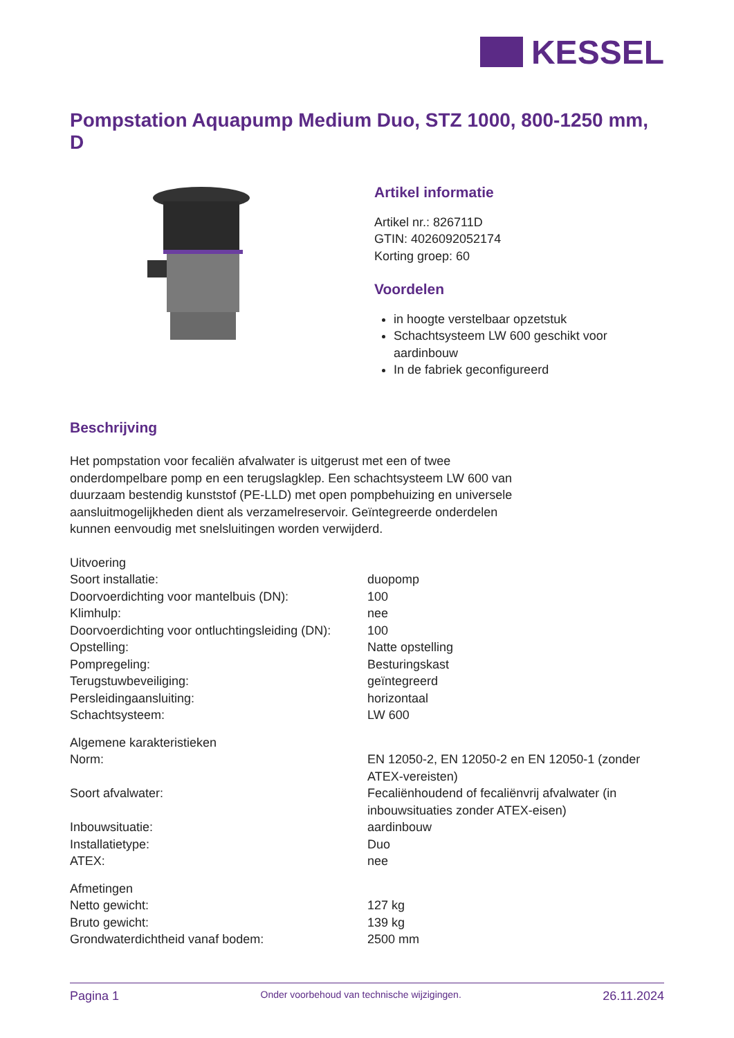KESSEL
Pompstation Aquapump Medium Duo, STZ 1000, 800-1250 mm, D
Artikel informatie
Artikel nr.: 826711D
GTIN: 4026092052174
Korting groep: 60
Voordelen
in hoogte verstelbaar opzetstuk
Schachtsysteem LW 600 geschikt voor aardinbouw
In de fabriek geconfigureerd
Beschrijving
Het pompstation voor fecaliën afvalwater is uitgerust met een of twee onderdompelbare pomp en een terugslagklep. Een schachtsysteem LW 600 van duurzaam bestendig kunststof (PE-LLD) met open pompbehuizing en universele aansluitmogelijkheden dient als verzamelreservoir. Geïntegreerde onderdelen kunnen eenvoudig met snelsluitingen worden verwijderd.
| Uitvoering | |
| Soort installatie: | duopomp |
| Doorvoerdichting voor mantelbuis (DN): | 100 |
| Klimhulp: | nee |
| Doorvoerdichting voor ontluchtingsleiding (DN): | 100 |
| Opstelling: | Natte opstelling |
| Pompregeling: | Besturingskast |
| Terugstuwbeveiliging: | geïntegreerd |
| Persleidingaansluiting: | horizontaal |
| Schachtsysteem: | LW 600 |
| Algemene karakteristieken | |
| Norm: | EN 12050-2, EN 12050-2 en EN 12050-1 (zonder ATEX-vereisten) |
| Soort afvalwater: | Fecaliënhoudend of fecaliënvrij afvalwater (in inbouwsituaties zonder ATEX-eisen) |
| Inbouwsituatie: | aardinbouw |
| Installatietype: | Duo |
| ATEX: | nee |
| Afmetingen | |
| Netto gewicht: | 127 kg |
| Bruto gewicht: | 139 kg |
| Grondwaterdichtheid vanaf bodem: | 2500 mm |
Pagina 1 Onder voorbehoud van technische wijzigingen. 26.11.2024